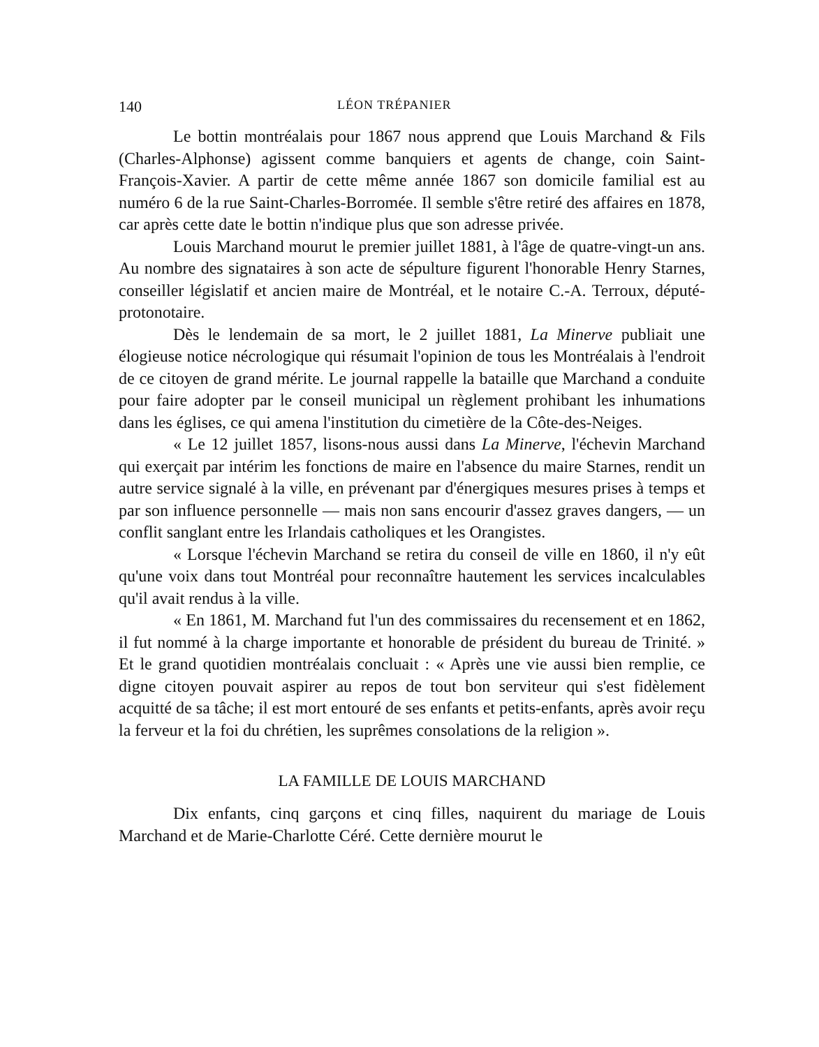140 LÉON TRÉPANIER
Le bottin montréalais pour 1867 nous apprend que Louis Marchand & Fils (Charles-Alphonse) agissent comme banquiers et agents de change, coin Saint-François-Xavier. A partir de cette même année 1867 son domicile familial est au numéro 6 de la rue Saint-Charles-Borromée. Il semble s'être retiré des affaires en 1878, car après cette date le bottin n'indique plus que son adresse privée.
Louis Marchand mourut le premier juillet 1881, à l'âge de quatre-vingt-un ans. Au nombre des signataires à son acte de sépulture figurent l'honorable Henry Starnes, conseiller législatif et ancien maire de Montréal, et le notaire C.-A. Terroux, député-protonotaire.
Dès le lendemain de sa mort, le 2 juillet 1881, La Minerve publiait une élogieuse notice nécrologique qui résumait l'opinion de tous les Montréalais à l'endroit de ce citoyen de grand mérite. Le journal rappelle la bataille que Marchand a conduite pour faire adopter par le conseil municipal un règlement prohibant les inhumations dans les églises, ce qui amena l'institution du cimetière de la Côte-des-Neiges.
« Le 12 juillet 1857, lisons-nous aussi dans La Minerve, l'échevin Marchand qui exerçait par intérim les fonctions de maire en l'absence du maire Starnes, rendit un autre service signalé à la ville, en prévenant par d'énergiques mesures prises à temps et par son influence personnelle — mais non sans encourir d'assez graves dangers, — un conflit sanglant entre les Irlandais catholiques et les Orangistes.
« Lorsque l'échevin Marchand se retira du conseil de ville en 1860, il n'y eût qu'une voix dans tout Montréal pour reconnaître hautement les services incalculables qu'il avait rendus à la ville.
« En 1861, M. Marchand fut l'un des commissaires du recensement et en 1862, il fut nommé à la charge importante et honorable de président du bureau de Trinité. » Et le grand quotidien montréalais concluait : « Après une vie aussi bien remplie, ce digne citoyen pouvait aspirer au repos de tout bon serviteur qui s'est fidèlement acquitté de sa tâche; il est mort entouré de ses enfants et petits-enfants, après avoir reçu la ferveur et la foi du chrétien, les suprêmes consolations de la religion ».
LA FAMILLE DE LOUIS MARCHAND
Dix enfants, cinq garçons et cinq filles, naquirent du mariage de Louis Marchand et de Marie-Charlotte Céré. Cette dernière mourut le